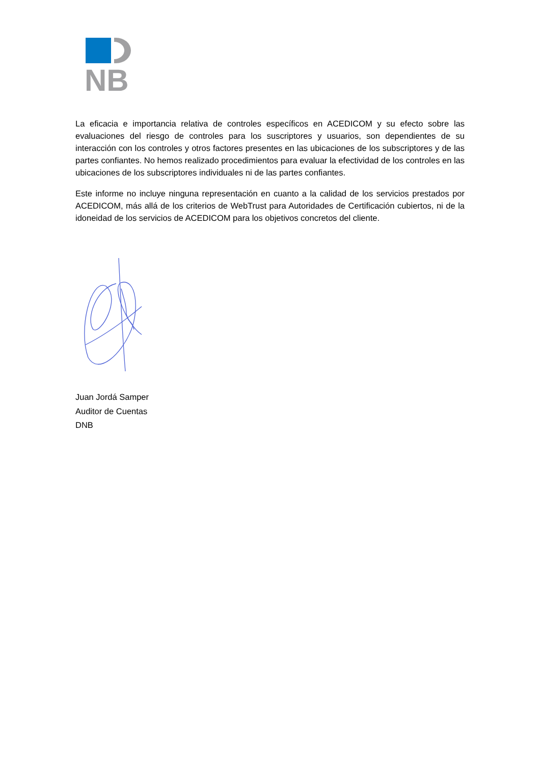NB
La eficacia e importancia relativa de controles específicos en ACEDICOM y su efecto sobre las evaluaciones del riesgo de controles para los suscriptores y usuarios, son dependientes de su interacción con los controles y otros factores presentes en las ubicaciones de los subscriptores y de las partes confiantes. No hemos realizado procedimientos para evaluar la efectividad de los controles en las ubicaciones de los subscriptores individuales ni de las partes confiantes.
Este informe no incluye ninguna representación en cuanto a la calidad de los servicios prestados por ACEDICOM, más allá de los criterios de WebTrust para Autoridades de Certificación cubiertos, ni de la idoneidad de los servicios de ACEDICOM para los objetivos concretos del cliente.
Juan Jordá Samper
Auditor de Cuentas
DNB